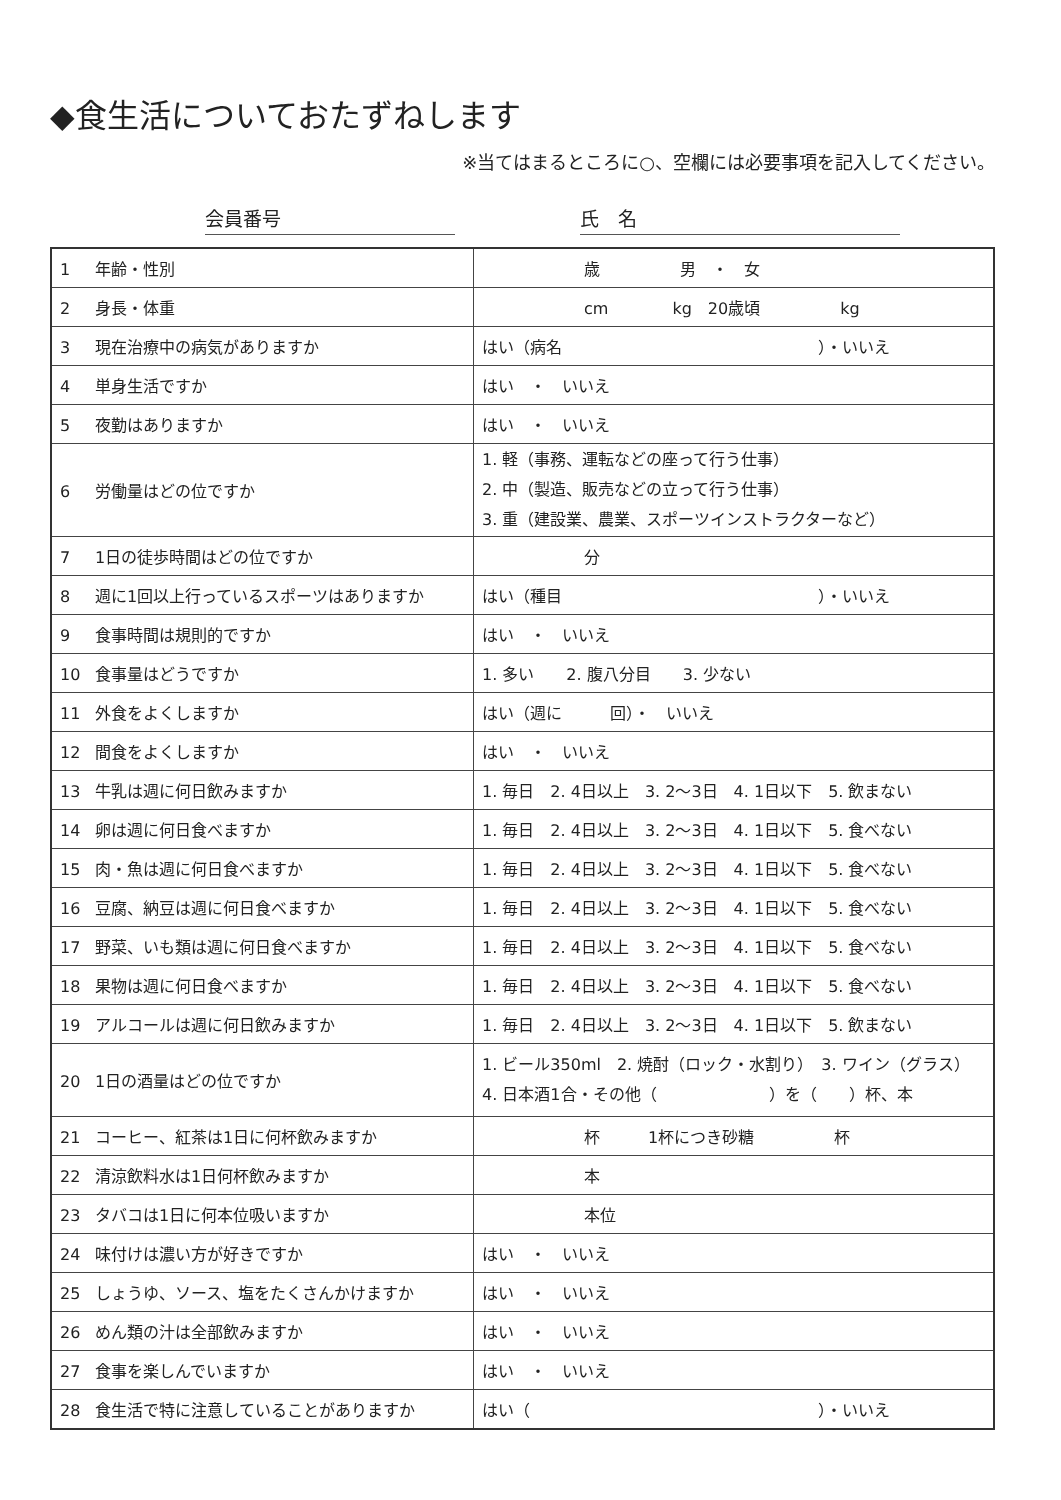◆食生活についておたずねします
※当てはまるところに○、空欄には必要事項を記入してください。
会員番号 氏　名
| 1 年齢・性別 | 歳 男 ・ 女 |
| 2 身長・体重 | cm kg 20歳頃 kg |
| 3 現在治療中の病気がありますか | はい（病名 ）・いいえ |
| 4 単身生活ですか | はい ・ いいえ |
| 5 夜勤はありますか | はい ・ いいえ |
| 6 労働量はどの位ですか | 1. 軽（事務、運転などの座って行う仕事） 2. 中（製造、販売などの立って行う仕事） 3. 重（建設業、農業、スポーツインストラクターなど） |
| 7 1日の徒歩時間はどの位ですか | 分 |
| 8 週に1回以上行っているスポーツはありますか | はい（種目 ）・いいえ |
| 9 食事時間は規則的ですか | はい ・ いいえ |
| 10 食事量はどうですか | 1. 多い 2. 腹八分目 3. 少ない |
| 11 外食をよくしますか | はい（週に 回）・ いいえ |
| 12 間食をよくしますか | はい ・ いいえ |
| 13 牛乳は週に何日飲みますか | 1. 毎日 2. 4日以上 3. 2〜3日 4. 1日以下 5. 飲まない |
| 14 卵は週に何日食べますか | 1. 毎日 2. 4日以上 3. 2〜3日 4. 1日以下 5. 食べない |
| 15 肉・魚は週に何日食べますか | 1. 毎日 2. 4日以上 3. 2〜3日 4. 1日以下 5. 食べない |
| 16 豆腐、納豆は週に何日食べますか | 1. 毎日 2. 4日以上 3. 2〜3日 4. 1日以下 5. 食べない |
| 17 野菜、いも類は週に何日食べますか | 1. 毎日 2. 4日以上 3. 2〜3日 4. 1日以下 5. 食べない |
| 18 果物は週に何日食べますか | 1. 毎日 2. 4日以上 3. 2〜3日 4. 1日以下 5. 食べない |
| 19 アルコールは週に何日飲みますか | 1. 毎日 2. 4日以上 3. 2〜3日 4. 1日以下 5. 飲まない |
| 20 1日の酒量はどの位ですか | 1. ビール350ml 2. 焼酎（ロック・水割り） 3. ワイン（グラス） 4. 日本酒1合・その他（ ）を（ ）杯、本 |
| 21 コーヒー、紅茶は1日に何杯飲みますか | 杯 1杯につき砂糖 杯 |
| 22 清涼飲料水は1日何杯飲みますか | 本 |
| 23 タバコは1日に何本位吸いますか | 本位 |
| 24 味付けは濃い方が好きですか | はい ・ いいえ |
| 25 しょうゆ、ソース、塩をたくさんかけますか | はい ・ いいえ |
| 26 めん類の汁は全部飲みますか | はい ・ いいえ |
| 27 食事を楽しんでいますか | はい ・ いいえ |
| 28 食生活で特に注意していることがありますか | はい（ ）・いいえ |